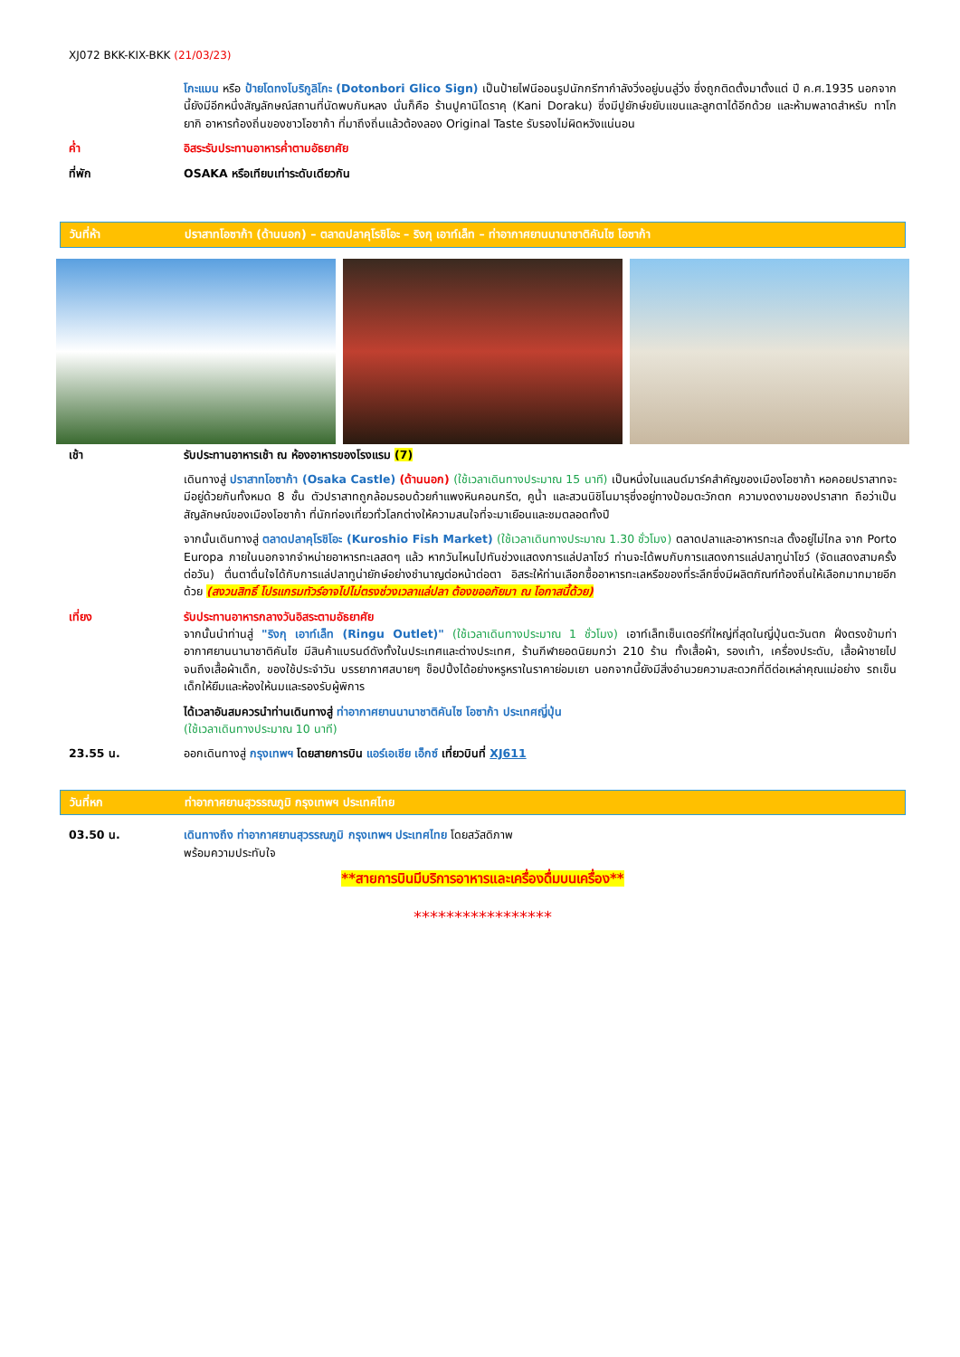XJ072 BKK-KIX-BKK (21/03/23)
โกะแมน หรือ ป้ายโดทงโบริกูลิโกะ (Dotonbori Glico Sign) เป็นป้ายไฟนีออนรูปนักกรีฑากำลังวิ่งอยู่บนลู่วิ่ง ซึ่งถูกติดตั้งมาตั้งแต่ ปี ค.ศ.1935 นอกจากนี้ยังมีอีกหนึ่งสัญลักษณ์สถานที่นัดพบกันหลง นั่นก็คือ ร้านปูคานิโดราคุ (Kani Doraku) ซึ่งมีปูยักษ์ขยับแขนและลูกตาได้อีกด้วย และห้ามพลาดสำหรับ ทาโกยากิ อาหารท้องถิ่นของชาวโอซาก้า ที่มาถึงถิ่นแล้วต้องลอง Original Taste รับรองไม่ผิดหวังแน่นอน
ค่ำ อิสระรับประทานอาหารค่ำตามอัธยาศัย
ที่พัก OSAKA หรือเทียบเท่าระดับเดียวกัน
วันที่ห้า ปราสาทโอซาก้า (ด้านนอก) – ตลาดปลาคุโรชิโอะ – ริงกุ เอาท์เล็ท – ท่าอากาศยานนานาชาติคันไซ โอซาก้า
เช้า รับประทานอาหารเช้า ณ ห้องอาหารของโรงแรม (7)
เดินทางสู่ ปราสาทโอซาก้า (Osaka Castle) (ด้านนอก) (ใช้เวลาเดินทางประมาณ 15 นาที) เป็นหนึ่งในแลนด์มาร์คสำคัญของเมืองโอซาก้า หอคอยปราสาทจะมีอยู่ด้วยกันทั้งหมด 8 ชั้น ตัวปราสาทถูกล้อมรอบด้วยกำแพงหินคอนกรีต, คูน้ำ และสวนนิชิโนมารุซึ่งอยู่ทางป้อมตะวักตก ความงดงามของปราสาท ถือว่าเป็นสัญลักษณ์ของเมืองโอซาก้า ที่นักท่องเที่ยวทั่วโลกต่างให้ความสนใจที่จะมาเยือนและชมตลอดทั้งปี
จากนั้นเดินทางสู่ ตลาดปลาคุโรชิโอะ (Kuroshio Fish Market) (ใช้เวลาเดินทางประมาณ 1.30 ชั่วโมง) ตลาดปลาและอาหารทะเล ตั้งอยู่ไม่ไกล จาก Porto Europa ภายในนอกจากจำหน่ายอาหารทะเลสดๆ แล้ว หากวันไหนไปทันช่วงแสดงการแล่ปลาโชว์ ท่านจะได้พบกับการแสดงการแล่ปลาทูน่าโชว์ (จัดแสดงสามครั้งต่อวัน) ตื่นตาตื่นใจได้กับการแล่ปลาทูน่ายักษ์อย่างชำนาญต่อหน้าต่อตา อิสระให้ท่านเลือกซื้ออาหารทะเลหรือของที่ระลึกซึ่งมีผลิตภัณฑ์ท้องถิ่นให้เลือกมากมายอีกด้วย (สงวนสิทธิ์ โปรแกรมทัวร์อาจไปไม่ตรงช่วงเวลาแล่ปลา ต้องขออภัยมา ณ โอกาสนี้ด้วย)
เที่ยง รับประทานอาหารกลางวันอิสระตามอัธยาศัย
จากนั้นนำท่านสู่ "ริงกุ เอาท์เล็ท (Ringu Outlet)" (ใช้เวลาเดินทางประมาณ 1 ชั่วโมง) เอาท์เล็ทเซ็นเตอร์ที่ใหญ่ที่สุดในญี่ปุ่นตะวันตก ฝั่งตรงข้ามท่าอากาศยานนานาชาติคันไซ มีสินค้าแบรนด์ดังทั้งในประเทศและต่างประเทศ, ร้านกีฬายอดนิยมกว่า 210 ร้าน ทั้งเสื้อผ้า, รองเท้า, เครื่องประดับ, เสื้อผ้าชายไปจนถึงเสื้อผ้าเด็ก, ของใช้ประจำวัน บรรยากาศสบายๆ ช็อปปิ้งได้อย่างหรูหราในราคาย่อมเยา นอกจากนี้ยังมีสิ่งอำนวยความสะดวกที่ดีต่อเหล่าคุณแม่อย่าง รถเข็นเด็กให้ยืมและห้องให้นมและรองรับผู้พิการ
ได้เวลาอันสมควรนำท่านเดินทางสู่ ท่าอากาศยานนานาชาติคันไซ โอซาก้า ประเทศญี่ปุ่น
(ใช้เวลาเดินทางประมาณ 10 นาที)
23.55 น. ออกเดินทางสู่ กรุงเทพฯ โดยสายการบิน แอร์เอเชีย เอ็กซ์ เที่ยวบินที่ XJ611
วันที่หก ท่าอากาศยานสุวรรณภูมิ กรุงเทพฯ ประเทศไทย
03.50 น. เดินทางถึง ท่าอากาศยานสุวรรณภูมิ กรุงเทพฯ ประเทศไทย โดยสวัสดิภาพ
พร้อมความประทับใจ
**สายการบินมีบริการอาหารและเครื่องดื่มบนเครื่อง**
*****************